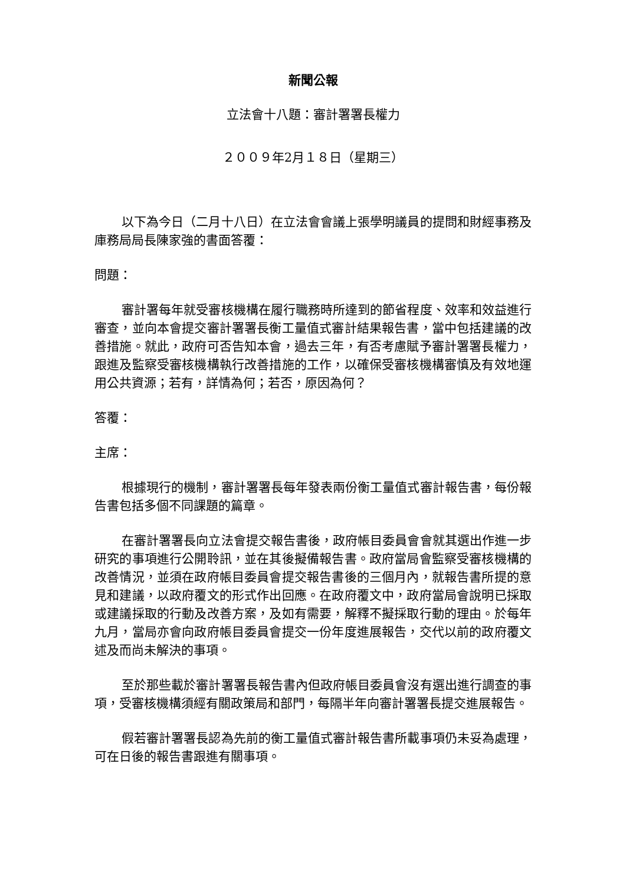新聞公報
立法會十八題：審計署署長權力
２００９年2月１８日（星期三）
以下為今日（二月十八日）在立法會會議上張學明議員的提問和財經事務及庫務局局長陳家強的書面答覆：
問題：
審計署每年就受審核機構在履行職務時所達到的節省程度、效率和效益進行審查，並向本會提交審計署署長衡工量值式審計結果報告書，當中包括建議的改善措施。就此，政府可否告知本會，過去三年，有否考慮賦予審計署署長權力，跟進及監察受審核機構執行改善措施的工作，以確保受審核機構審慎及有效地運用公共資源；若有，詳情為何；若否，原因為何？
答覆：
主席：
根據現行的機制，審計署署長每年發表兩份衡工量值式審計報告書，每份報告書包括多個不同課題的篇章。
在審計署署長向立法會提交報告書後，政府帳目委員會會就其選出作進一步研究的事項進行公開聆訊，並在其後擬備報告書。政府當局會監察受審核機構的改善情況，並須在政府帳目委員會提交報告書後的三個月內，就報告書所提的意見和建議，以政府覆文的形式作出回應。在政府覆文中，政府當局會說明已採取或建議採取的行動及改善方案，及如有需要，解釋不擬採取行動的理由。於每年九月，當局亦會向政府帳目委員會提交一份年度進展報告，交代以前的政府覆文述及而尚未解決的事項。
至於那些載於審計署署長報告書內但政府帳目委員會沒有選出進行調查的事項，受審核機構須經有關政策局和部門，每隔半年向審計署署長提交進展報告。
假若審計署署長認為先前的衡工量值式審計報告書所載事項仍未妥為處理，可在日後的報告書跟進有關事項。